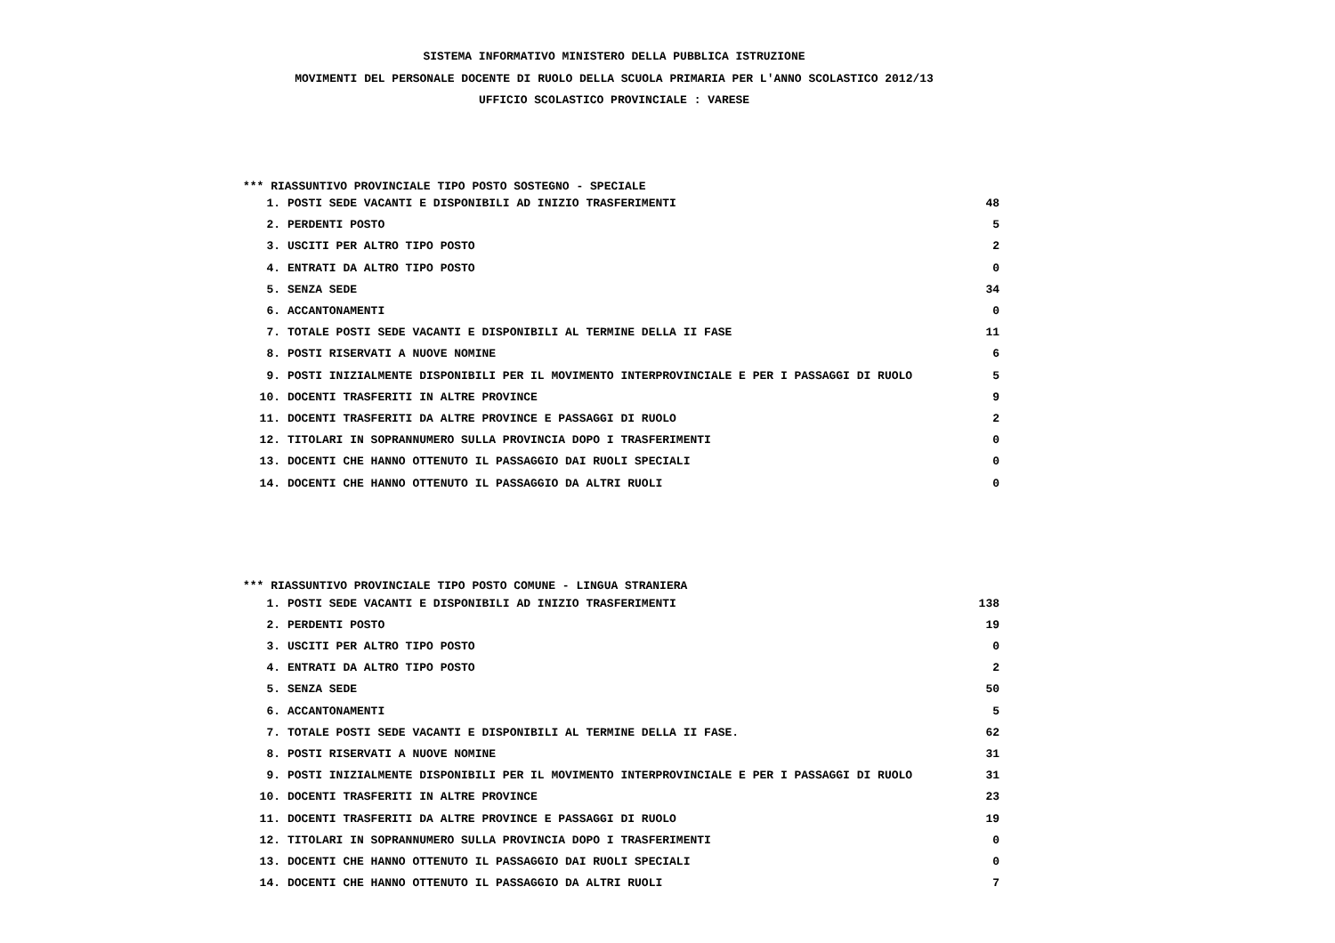SISTEMA INFORMATIVO MINISTERO DELLA PUBBLICA ISTRUZIONE
MOVIMENTI DEL PERSONALE DOCENTE DI RUOLO DELLA SCUOLA PRIMARIA PER L'ANNO SCOLASTICO 2012/13
UFFICIO SCOLASTICO PROVINCIALE : VARESE
*** RIASSUNTIVO PROVINCIALE TIPO POSTO SOSTEGNO - SPECIALE
| 1. | POSTI SEDE VACANTI E DISPONIBILI AD INIZIO TRASFERIMENTI | 48 |
| 2. | PERDENTI POSTO | 5 |
| 3. | USCITI PER ALTRO TIPO POSTO | 2 |
| 4. | ENTRATI DA ALTRO TIPO POSTO | 0 |
| 5. | SENZA SEDE | 34 |
| 6. | ACCANTONAMENTI | 0 |
| 7. | TOTALE POSTI SEDE VACANTI E DISPONIBILI AL TERMINE DELLA II FASE | 11 |
| 8. | POSTI RISERVATI A NUOVE NOMINE | 6 |
| 9. | POSTI INIZIALMENTE DISPONIBILI PER IL MOVIMENTO INTERPROVINCIALE E PER I PASSAGGI DI RUOLO | 5 |
| 10. | DOCENTI TRASFERITI IN ALTRE PROVINCE | 9 |
| 11. | DOCENTI TRASFERITI DA ALTRE PROVINCE E PASSAGGI DI RUOLO | 2 |
| 12. | TITOLARI IN SOPRANNUMERO SULLA PROVINCIA DOPO I TRASFERIMENTI | 0 |
| 13. | DOCENTI CHE HANNO OTTENUTO IL PASSAGGIO DAI RUOLI SPECIALI | 0 |
| 14. | DOCENTI CHE HANNO OTTENUTO IL PASSAGGIO DA ALTRI RUOLI | 0 |
*** RIASSUNTIVO PROVINCIALE TIPO POSTO COMUNE - LINGUA STRANIERA
| 1. | POSTI SEDE VACANTI E DISPONIBILI AD INIZIO TRASFERIMENTI | 138 |
| 2. | PERDENTI POSTO | 19 |
| 3. | USCITI PER ALTRO TIPO POSTO | 0 |
| 4. | ENTRATI DA ALTRO TIPO POSTO | 2 |
| 5. | SENZA SEDE | 50 |
| 6. | ACCANTONAMENTI | 5 |
| 7. | TOTALE POSTI SEDE VACANTI E DISPONIBILI AL TERMINE DELLA II FASE. | 62 |
| 8. | POSTI RISERVATI A NUOVE NOMINE | 31 |
| 9. | POSTI INIZIALMENTE DISPONIBILI PER IL MOVIMENTO INTERPROVINCIALE E PER I PASSAGGI DI RUOLO | 31 |
| 10. | DOCENTI TRASFERITI IN ALTRE PROVINCE | 23 |
| 11. | DOCENTI TRASFERITI DA ALTRE PROVINCE E PASSAGGI DI RUOLO | 19 |
| 12. | TITOLARI IN SOPRANNUMERO SULLA PROVINCIA DOPO I TRASFERIMENTI | 0 |
| 13. | DOCENTI CHE HANNO OTTENUTO IL PASSAGGIO DAI RUOLI SPECIALI | 0 |
| 14. | DOCENTI CHE HANNO OTTENUTO IL PASSAGGIO DA ALTRI RUOLI | 7 |